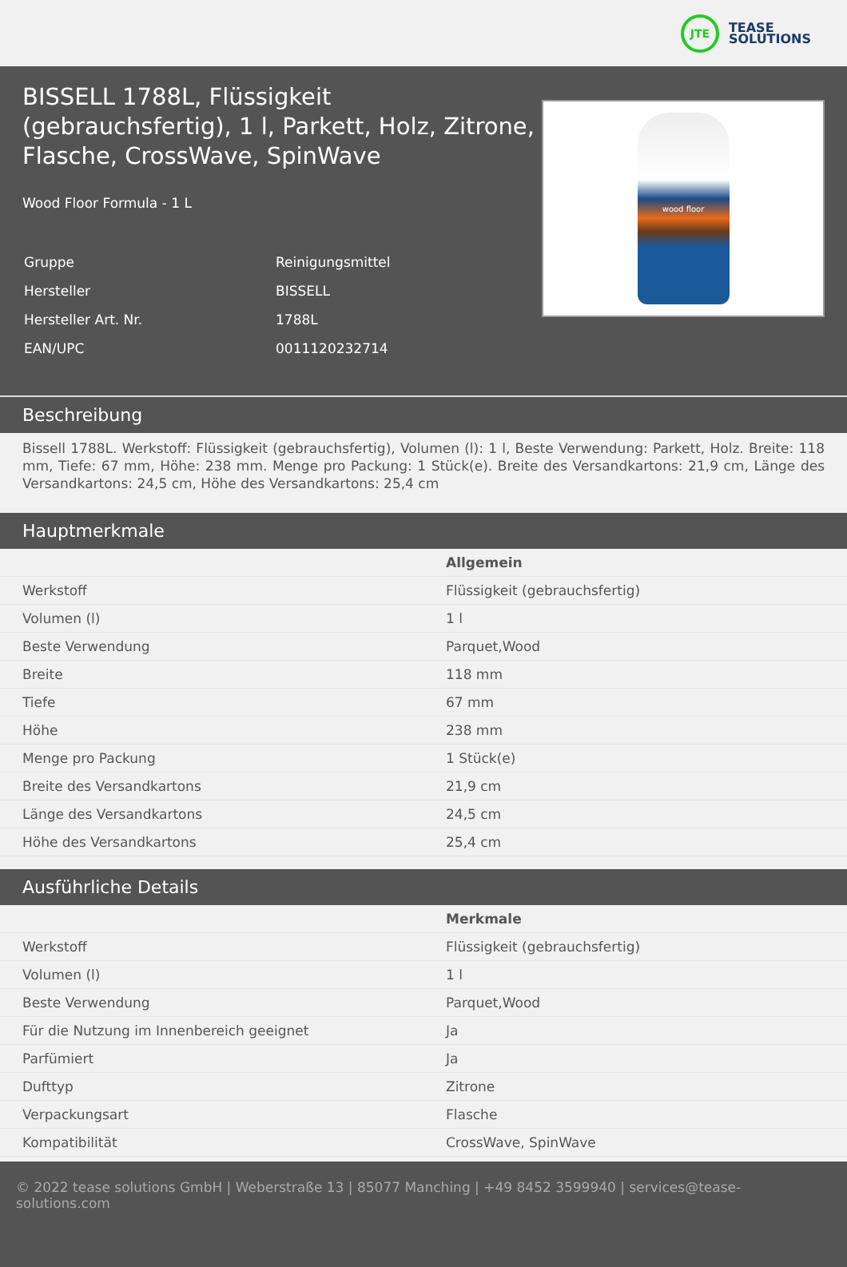JTE
TEASE
SOLUTIONS
BISSELL 1788L, Flüssigkeit (gebrauchsfertig), 1 l, Parkett, Holz, Zitrone, Flasche, CrossWave, SpinWave
Wood Floor Formula - 1 L
| Gruppe | Reinigungsmittel |
| Hersteller | BISSELL |
| Hersteller Art. Nr. | 1788L |
| EAN/UPC | 0011120232714 |
wood floor
Beschreibung
Bissell 1788L. Werkstoff: Flüssigkeit (gebrauchsfertig), Volumen (l): 1 l, Beste Verwendung: Parkett, Holz. Breite: 118 mm, Tiefe: 67 mm, Höhe: 238 mm. Menge pro Packung: 1 Stück(e). Breite des Versandkartons: 21,9 cm, Länge des Versandkartons: 24,5 cm, Höhe des Versandkartons: 25,4 cm
Hauptmerkmale
| | Allgemein |
| Werkstoff | Flüssigkeit (gebrauchsfertig) |
| Volumen (l) | 1 l |
| Beste Verwendung | Parquet,Wood |
| Breite | 118 mm |
| Tiefe | 67 mm |
| Höhe | 238 mm |
| Menge pro Packung | 1 Stück(e) |
| Breite des Versandkartons | 21,9 cm |
| Länge des Versandkartons | 24,5 cm |
| Höhe des Versandkartons | 25,4 cm |
Ausführliche Details
| | Merkmale |
| Werkstoff | Flüssigkeit (gebrauchsfertig) |
| Volumen (l) | 1 l |
| Beste Verwendung | Parquet,Wood |
| Für die Nutzung im Innenbereich geeignet | Ja |
| Parfümiert | Ja |
| Dufttyp | Zitrone |
| Verpackungsart | Flasche |
| Kompatibilität | CrossWave, SpinWave |
© 2022 tease solutions GmbH | Weberstraße 13 | 85077 Manching | +49 8452 3599940 | services@tease-solutions.com